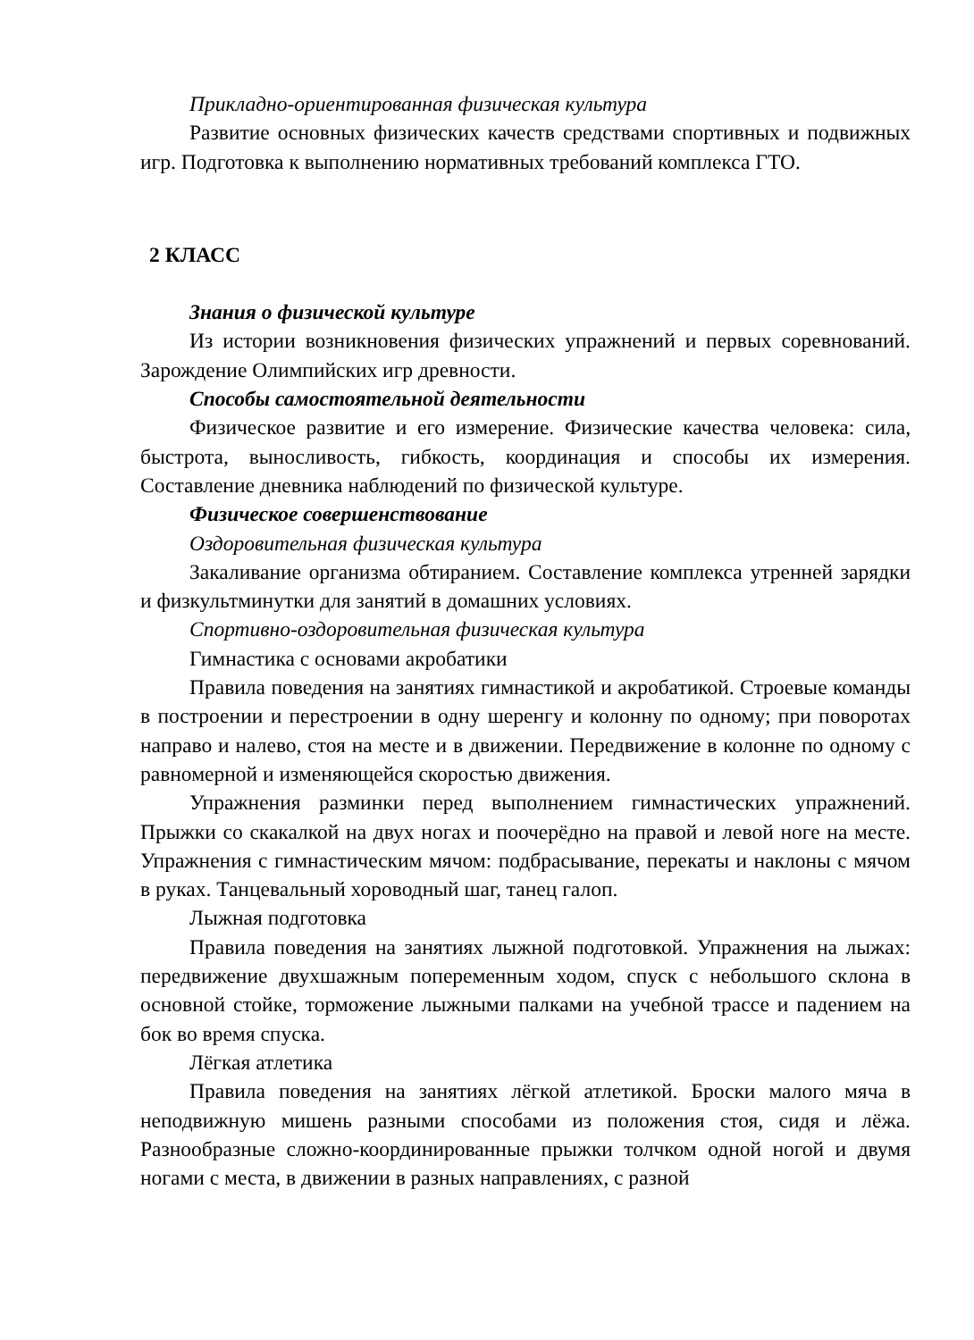Прикладно-ориентированная физическая культура
Развитие основных физических качеств средствами спортивных и подвижных игр. Подготовка к выполнению нормативных требований комплекса ГТО.
2 КЛАСС
Знания о физической культуре
Из истории возникновения физических упражнений и первых соревнований. Зарождение Олимпийских игр древности.
Способы самостоятельной деятельности
Физическое развитие и его измерение. Физические качества человека: сила, быстрота, выносливость, гибкость, координация и способы их измерения. Составление дневника наблюдений по физической культуре.
Физическое совершенствование
Оздоровительная физическая культура
Закаливание организма обтиранием. Составление комплекса утренней зарядки и физкультминутки для занятий в домашних условиях.
Спортивно-оздоровительная физическая культура
Гимнастика с основами акробатики
Правила поведения на занятиях гимнастикой и акробатикой. Строевые команды в построении и перестроении в одну шеренгу и колонну по одному; при поворотах направо и налево, стоя на месте и в движении. Передвижение в колонне по одному с равномерной и изменяющейся скоростью движения.
Упражнения разминки перед выполнением гимнастических упражнений. Прыжки со скакалкой на двух ногах и поочерёдно на правой и левой ноге на месте. Упражнения с гимнастическим мячом: подбрасывание, перекаты и наклоны с мячом в руках. Танцевальный хороводный шаг, танец галоп.
Лыжная подготовка
Правила поведения на занятиях лыжной подготовкой. Упражнения на лыжах: передвижение двухшажным попеременным ходом, спуск с небольшого склона в основной стойке, торможение лыжными палками на учебной трассе и падением на бок во время спуска.
Лёгкая атлетика
Правила поведения на занятиях лёгкой атлетикой. Броски малого мяча в неподвижную мишень разными способами из положения стоя, сидя и лёжа. Разнообразные сложно-координированные прыжки толчком одной ногой и двумя ногами с места, в движении в разных направлениях, с разной